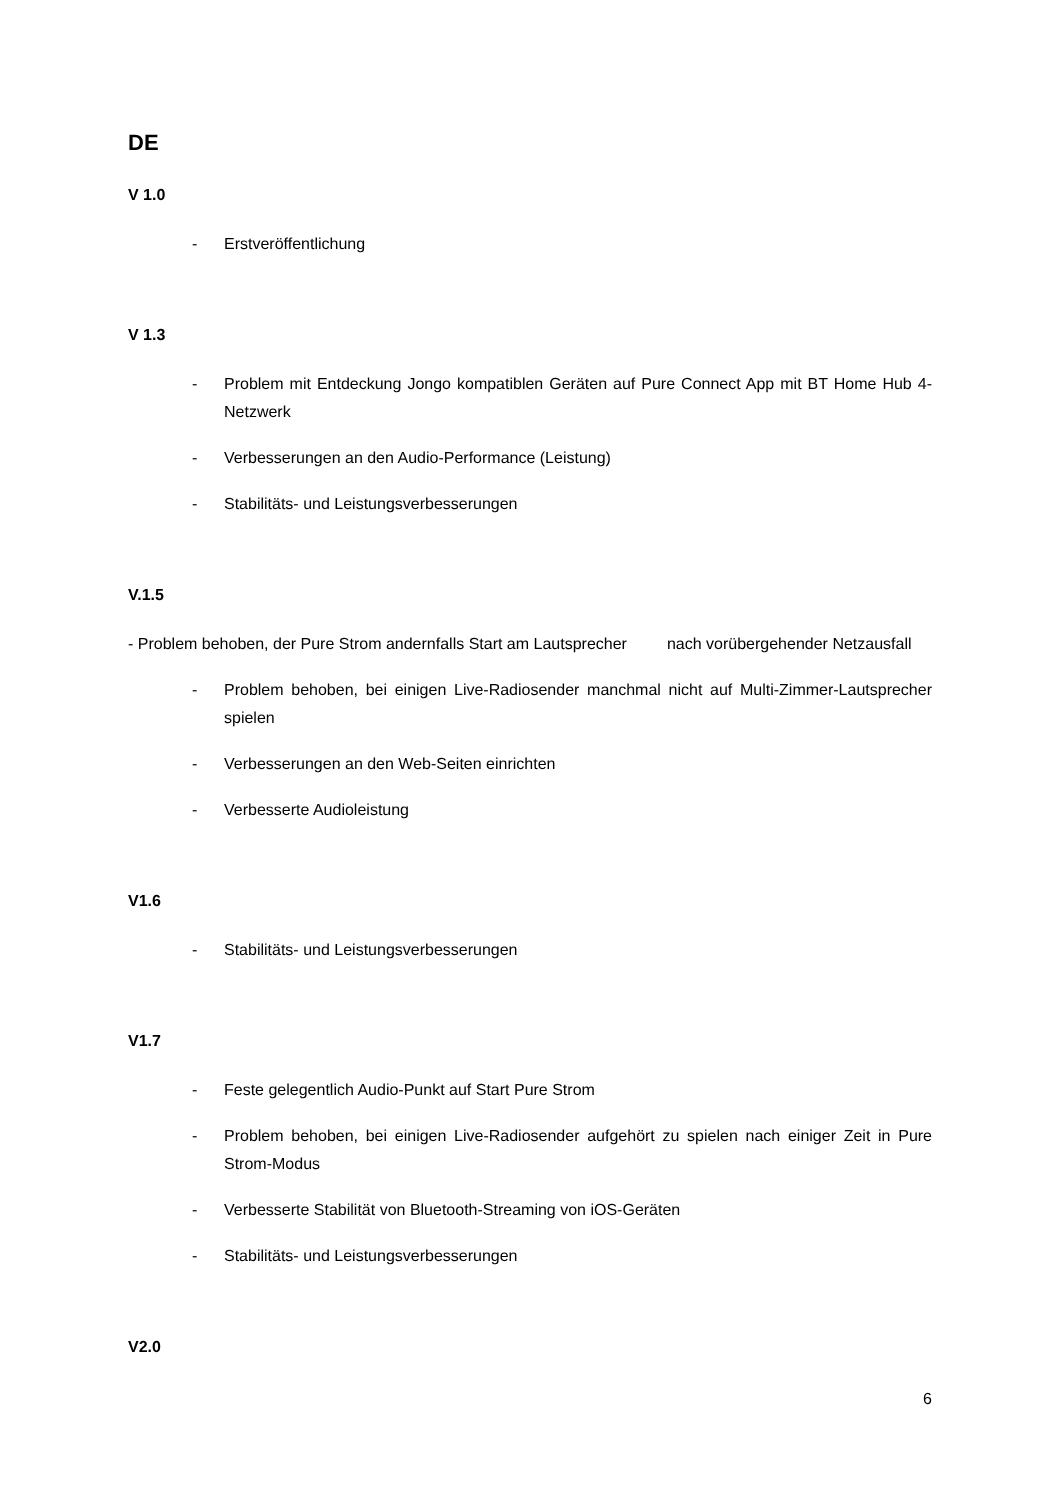DE
V 1.0
- Erstveröffentlichung
V 1.3
- Problem mit Entdeckung Jongo kompatiblen Geräten auf Pure Connect App mit BT Home Hub 4-Netzwerk
- Verbesserungen an den Audio-Performance (Leistung)
- Stabilitäts- und Leistungsverbesserungen
V.1.5
- Problem behoben, der Pure Strom andernfalls Start am Lautsprecher nach vorübergehender Netzausfall
- Problem behoben, bei einigen Live-Radiosender manchmal nicht auf Multi-Zimmer-Lautsprecher spielen
- Verbesserungen an den Web-Seiten einrichten
- Verbesserte Audioleistung
V1.6
- Stabilitäts- und Leistungsverbesserungen
V1.7
- Feste gelegentlich Audio-Punkt auf Start Pure Strom
- Problem behoben, bei einigen Live-Radiosender aufgehört zu spielen nach einiger Zeit in Pure Strom-Modus
- Verbesserte Stabilität von Bluetooth-Streaming von iOS-Geräten
- Stabilitäts- und Leistungsverbesserungen
V2.0
6